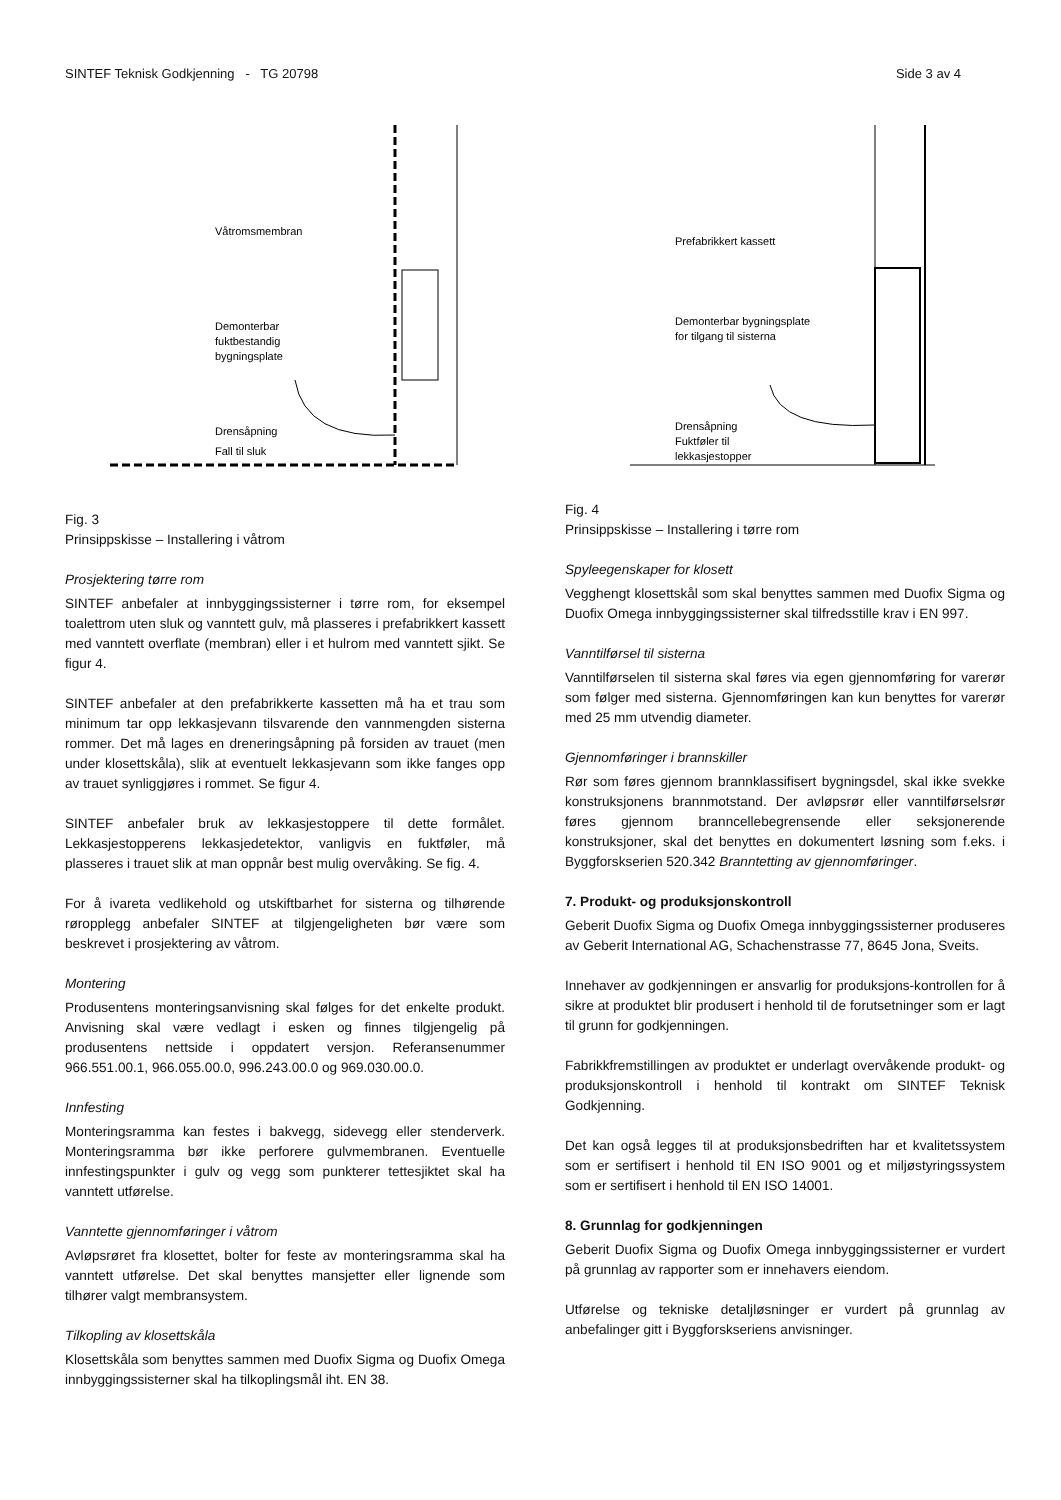SINTEF Teknisk Godkjenning - TG 20798 Side 3 av 4
Våtromsmembran
Demonterbar
fuktbestandig
bygningsplate
Drensåpning
Fall til sluk
Fig. 3
Prinsippskisse – Installering i våtrom
Prosjektering tørre rom
SINTEF anbefaler at innbyggingssisterner i tørre rom, for eksempel toalettrom uten sluk og vanntett gulv, må plasseres i prefabrikkert kassett med vanntett overflate (membran) eller i et hulrom med vanntett sjikt. Se figur 4.
SINTEF anbefaler at den prefabrikkerte kassetten må ha et trau som minimum tar opp lekkasjevann tilsvarende den vannmengden sisterna rommer. Det må lages en dreneringsåpning på forsiden av trauet (men under klosettskåla), slik at eventuelt lekkasjevann som ikke fanges opp av trauet synliggjøres i rommet. Se figur 4.
SINTEF anbefaler bruk av lekkasjestoppere til dette formålet. Lekkasjestopperens lekkasjedetektor, vanligvis en fuktføler, må plasseres i trauet slik at man oppnår best mulig overvåking. Se fig. 4.
For å ivareta vedlikehold og utskiftbarhet for sisterna og tilhørende røropplegg anbefaler SINTEF at tilgjengeligheten bør være som beskrevet i prosjektering av våtrom.
Montering
Produsentens monteringsanvisning skal følges for det enkelte produkt. Anvisning skal være vedlagt i esken og finnes tilgjengelig på produsentens nettside i oppdatert versjon. Referansenummer 966.551.00.1, 966.055.00.0, 996.243.00.0 og 969.030.00.0.
Innfesting
Monteringsramma kan festes i bakvegg, sidevegg eller stenderverk. Monteringsramma bør ikke perforere gulvmembranen. Eventuelle innfestingspunkter i gulv og vegg som punkterer tettesjiktet skal ha vanntett utførelse.
Vanntette gjennomføringer i våtrom
Avløpsrøret fra klosettet, bolter for feste av monteringsramma skal ha vanntett utførelse. Det skal benyttes mansjetter eller lignende som tilhører valgt membransystem.
Tilkopling av klosettskåla
Klosettskåla som benyttes sammen med Duofix Sigma og Duofix Omega innbyggingssisterner skal ha tilkoplingsmål iht. EN 38.
Prefabrikkert kassett
Demonterbar bygningsplate
for tilgang til sisterna
Drensåpning
Fuktføler til
lekkasjestopper
Fig. 4
Prinsippskisse – Installering i tørre rom
Spyleegenskaper for klosett
Vegghengt klosettskål som skal benyttes sammen med Duofix Sigma og Duofix Omega innbyggingssisterner skal tilfredsstille krav i EN 997.
Vanntilførsel til sisterna
Vanntilførselen til sisterna skal føres via egen gjennomføring for varerør som følger med sisterna. Gjennomføringen kan kun benyttes for varerør med 25 mm utvendig diameter.
Gjennomføringer i brannskiller
Rør som føres gjennom brannklassifisert bygningsdel, skal ikke svekke konstruksjonens brannmotstand. Der avløpsrør eller vanntilførselsrør føres gjennom branncellebegrensende eller seksjonerende konstruksjoner, skal det benyttes en dokumentert løsning som f.eks. i Byggforskserien 520.342 Branntetting av gjennomføringer.
7. Produkt- og produksjonskontroll
Geberit Duofix Sigma og Duofix Omega innbyggingssisterner produseres av Geberit International AG, Schachenstrasse 77, 8645 Jona, Sveits.
Innehaver av godkjenningen er ansvarlig for produksjons-kontrollen for å sikre at produktet blir produsert i henhold til de forutsetninger som er lagt til grunn for godkjenningen.
Fabrikkfremstillingen av produktet er underlagt overvåkende produkt- og produksjonskontroll i henhold til kontrakt om SINTEF Teknisk Godkjenning.
Det kan også legges til at produksjonsbedriften har et kvalitetssystem som er sertifisert i henhold til EN ISO 9001 og et miljøstyringssystem som er sertifisert i henhold til EN ISO 14001.
8. Grunnlag for godkjenningen
Geberit Duofix Sigma og Duofix Omega innbyggingssisterner er vurdert på grunnlag av rapporter som er innehavers eiendom.
Utførelse og tekniske detaljløsninger er vurdert på grunnlag av anbefalinger gitt i Byggforskseriens anvisninger.